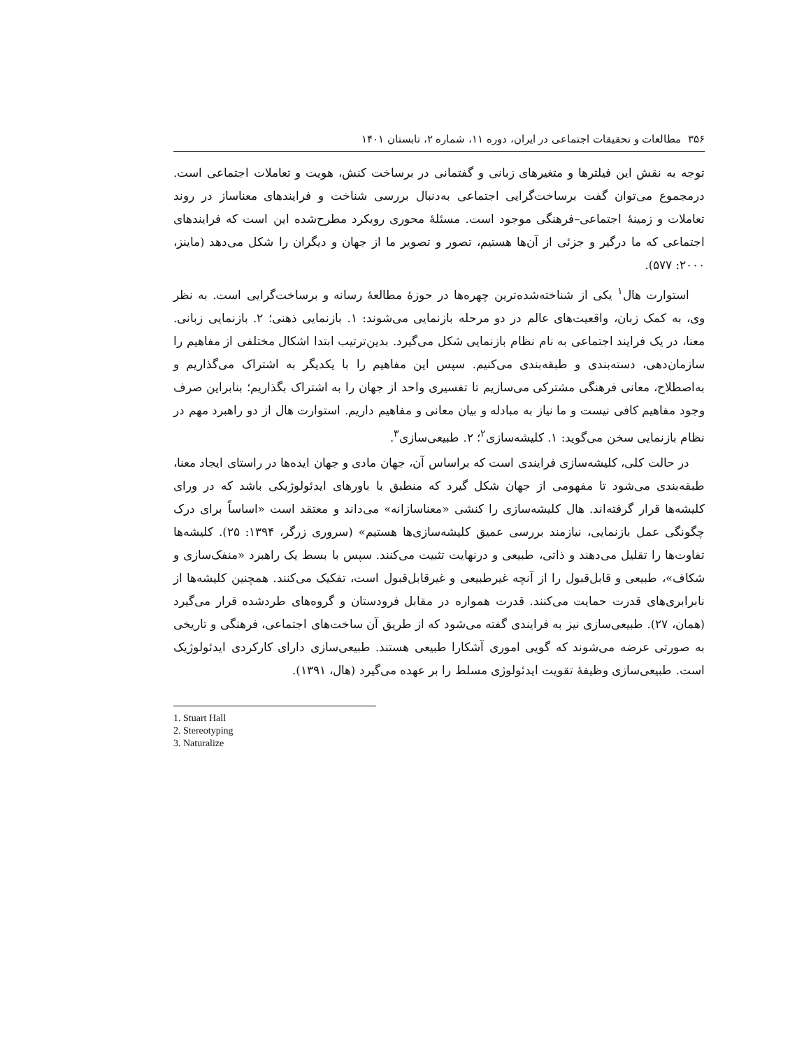۳۵۶ مطالعات و تحقیقات اجتماعی در ایران، دوره ۱۱، شماره ۲، تابستان ۱۴۰۱
توجه به نقش این فیلترها و متغیرهای زبانی و گفتمانی در برساخت کنش، هویت و تعاملات اجتماعی است. درمجموع می‌توان گفت برساخت‌گرایی اجتماعی به‌دنبال بررسی شناخت و فرایندهای معناساز در روند تعاملات و زمینهٔ اجتماعی–فرهنگی موجود است. مسئلهٔ محوری رویکرد مطرح‌شده این است که فرایندهای اجتماعی که ما درگیر و جزئی از آن‌ها هستیم، تصور و تصویر ما از جهان و دیگران را شکل می‌دهد (ماینز، ۲۰۰۰: ۵۷۷).
استوارت هال<sup>۱</sup> یکی از شناخته‌شده‌ترین چهره‌ها در حوزهٔ مطالعهٔ رسانه و برساخت‌گرایی است. به نظر وی، به کمک زبان، واقعیت‌های عالم در دو مرحله بازنمایی می‌شوند: ۱. بازنمایی ذهنی؛ ۲. بازنمایی زبانی. معنا، در یک فرایند اجتماعی به نام نظام بازنمایی شکل می‌گیرد. بدین‌ترتیب ابتدا اشکال مختلفی از مفاهیم را سازمان‌دهی، دسته‌بندی و طبقه‌بندی می‌کنیم. سپس این مفاهیم را با یکدیگر به اشتراک می‌گذاریم و به‌اصطلاح، معانی فرهنگی مشترکی می‌سازیم تا تفسیری واحد از جهان را به اشتراک بگذاریم؛ بنابراین صرف وجود مفاهیم کافی نیست و ما نیاز به مبادله و بیان معانی و مفاهیم داریم. استوارت هال از دو راهبرد مهم در نظام بازنمایی سخن می‌گوید: ۱. کلیشه‌سازی<sup>۲</sup>؛ ۲. طبیعی‌سازی<sup>۳</sup>.
در حالت کلی، کلیشه‌سازی فرایندی است که براساس آن، جهان مادی و جهان ایده‌ها در راستای ایجاد معنا، طبقه‌بندی می‌شود تا مفهومی از جهان شکل گیرد که منطبق با باورهای ایدئولوژیکی باشد که در ورای کلیشه‌ها قرار گرفته‌اند. هال کلیشه‌سازی را کنشی «معناسازانه» می‌داند و معتقد است «اساساً برای درک چگونگی عمل بازنمایی، نیازمند بررسی عمیق کلیشه‌سازی‌ها هستیم» (سروری زرگر، ۱۳۹۴: ۲۵). کلیشه‌ها تفاوت‌ها را تقلیل می‌دهند و ذاتی، طبیعی و درنهایت تثبیت می‌کنند. سپس با بسط یک راهبرد «منفک‌سازی و شکاف»، طبیعی و قابل‌قبول را از آنچه غیرطبیعی و غیرقابل‌قبول است، تفکیک می‌کنند. همچنین کلیشه‌ها از نابرابری‌های قدرت حمایت می‌کنند. قدرت همواره در مقابل فرودستان و گروه‌های طردشده قرار می‌گیرد (همان، ۲۷). طبیعی‌سازی نیز به فرایندی گفته می‌شود که از طریق آن ساخت‌های اجتماعی، فرهنگی و تاریخی به صورتی عرضه می‌شوند که گویی اموری آشکارا طبیعی هستند. طبیعی‌سازی دارای کارکردی ایدئولوژیک است. طبیعی‌سازی وظیفهٔ تقویت ایدئولوژی مسلط را بر عهده می‌گیرد (هال، ۱۳۹۱).
1. Stuart Hall
2. Stereotyping
3. Naturalize